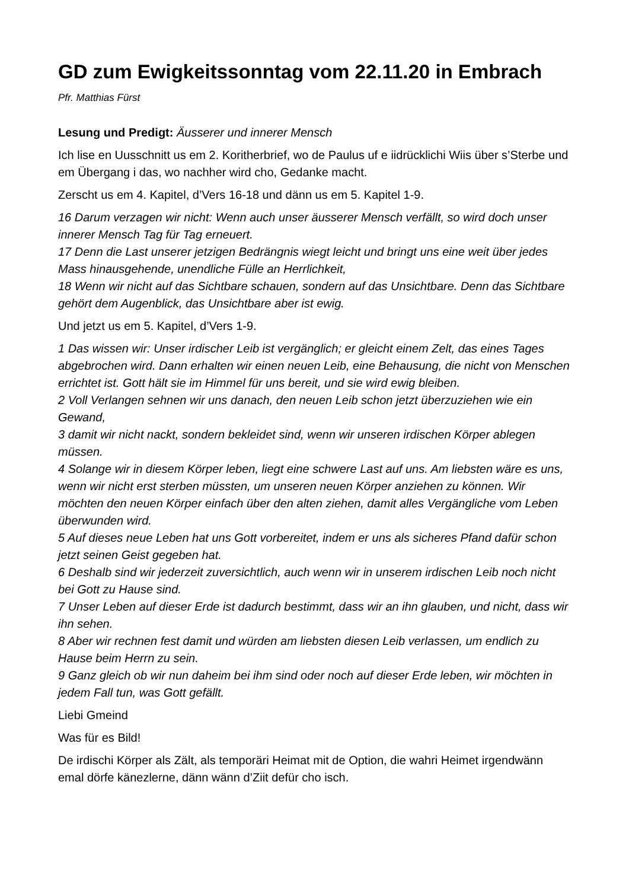GD zum Ewigkeitssonntag vom 22.11.20 in Embrach
Pfr. Matthias Fürst
Lesung und Predigt: Äusserer und innerer Mensch
Ich lise en Uusschnitt us em 2. Koritherbrief, wo de Paulus uf e iidrücklichi Wiis über s’Sterbe und em Übergang i das, wo nachher wird cho, Gedanke macht.
Zerscht us em 4. Kapitel, d’Vers 16-18 und dänn us em 5. Kapitel 1-9.
16 Darum verzagen wir nicht: Wenn auch unser äusserer Mensch verfällt, so wird doch unser innerer Mensch Tag für Tag erneuert.
17 Denn die Last unserer jetzigen Bedrängnis wiegt leicht und bringt uns eine weit über jedes Mass hinausgehende, unendliche Fülle an Herrlichkeit,
18 Wenn wir nicht auf das Sichtbare schauen, sondern auf das Unsichtbare. Denn das Sichtbare gehört dem Augenblick, das Unsichtbare aber ist ewig.
Und jetzt us em 5. Kapitel, d’Vers 1-9.
1 Das wissen wir: Unser irdischer Leib ist vergänglich; er gleicht einem Zelt, das eines Tages abgebrochen wird. Dann erhalten wir einen neuen Leib, eine Behausung, die nicht von Menschen errichtet ist. Gott hält sie im Himmel für uns bereit, und sie wird ewig bleiben.
2 Voll Verlangen sehnen wir uns danach, den neuen Leib schon jetzt überzuziehen wie ein Gewand,
3 damit wir nicht nackt, sondern bekleidet sind, wenn wir unseren irdischen Körper ablegen müssen.
4 Solange wir in diesem Körper leben, liegt eine schwere Last auf uns. Am liebsten wäre es uns, wenn wir nicht erst sterben müssten, um unseren neuen Körper anziehen zu können. Wir möchten den neuen Körper einfach über den alten ziehen, damit alles Vergängliche vom Leben überwunden wird.
5 Auf dieses neue Leben hat uns Gott vorbereitet, indem er uns als sicheres Pfand dafür schon jetzt seinen Geist gegeben hat.
6 Deshalb sind wir jederzeit zuversichtlich, auch wenn wir in unserem irdischen Leib noch nicht bei Gott zu Hause sind.
7 Unser Leben auf dieser Erde ist dadurch bestimmt, dass wir an ihn glauben, und nicht, dass wir ihn sehen.
8 Aber wir rechnen fest damit und würden am liebsten diesen Leib verlassen, um endlich zu Hause beim Herrn zu sein.
9 Ganz gleich ob wir nun daheim bei ihm sind oder noch auf dieser Erde leben, wir möchten in jedem Fall tun, was Gott gefällt.
Liebi Gmeind
Was für es Bild!
De irdischi Körper als Zält, als temporäri Heimat mit de Option, die wahri Heimet irgendwänn emal dörfe känezlerne, dänn wänn d’Ziit defür cho isch.